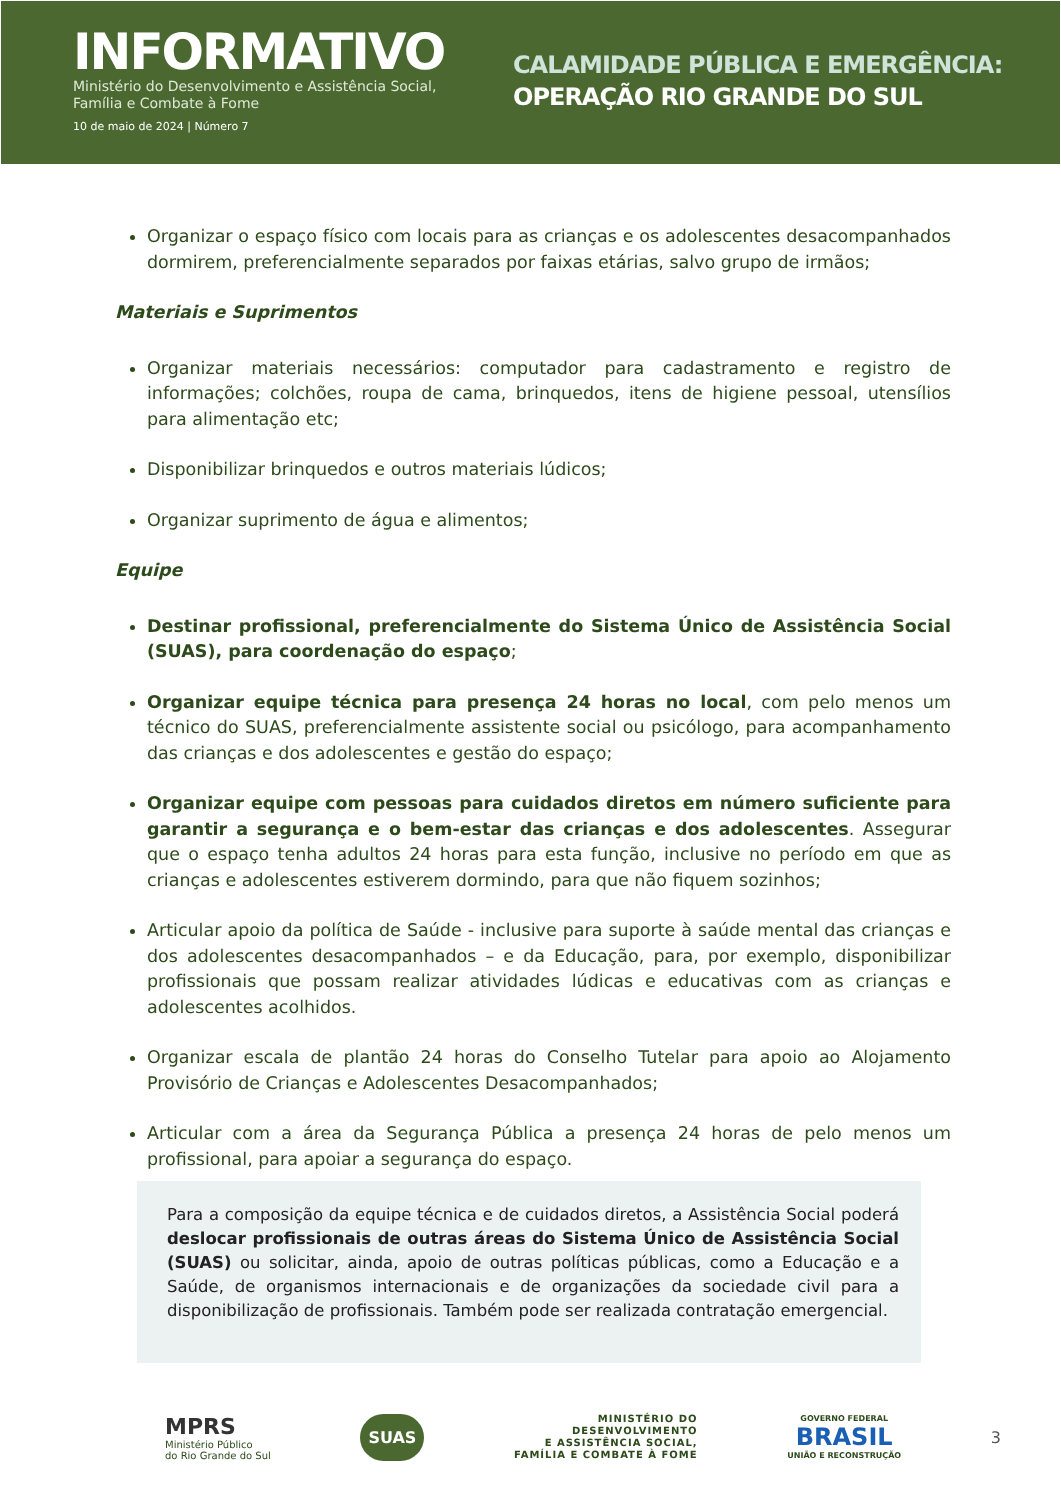INFORMATIVO
Ministério do Desenvolvimento e Assistência Social,
Família e Combate à Fome
10 de maio de 2024 | Número 7
CALAMIDADE PÚBLICA E EMERGÊNCIA:
OPERAÇÃO RIO GRANDE DO SUL
Organizar o espaço físico com locais para as crianças e os adolescentes desacompanhados dormirem, preferencialmente separados por faixas etárias, salvo grupo de irmãos;
Materiais e Suprimentos
Organizar materiais necessários: computador para cadastramento e registro de informações; colchões, roupa de cama, brinquedos, itens de higiene pessoal, utensílios para alimentação etc;
Disponibilizar brinquedos e outros materiais lúdicos;
Organizar suprimento de água e alimentos;
Equipe
Destinar profissional, preferencialmente do Sistema Único de Assistência Social (SUAS), para coordenação do espaço;
Organizar equipe técnica para presença 24 horas no local, com pelo menos um técnico do SUAS, preferencialmente assistente social ou psicólogo, para acompanhamento das crianças e dos adolescentes e gestão do espaço;
Organizar equipe com pessoas para cuidados diretos em número suficiente para garantir a segurança e o bem-estar das crianças e dos adolescentes. Assegurar que o espaço tenha adultos 24 horas para esta função, inclusive no período em que as crianças e adolescentes estiverem dormindo, para que não fiquem sozinhos;
Articular apoio da política de Saúde - inclusive para suporte à saúde mental das crianças e dos adolescentes desacompanhados – e da Educação, para, por exemplo, disponibilizar profissionais que possam realizar atividades lúdicas e educativas com as crianças e adolescentes acolhidos.
Organizar escala de plantão 24 horas do Conselho Tutelar para apoio ao Alojamento Provisório de Crianças e Adolescentes Desacompanhados;
Articular com a área da Segurança Pública a presença 24 horas de pelo menos um profissional, para apoiar a segurança do espaço.
Para a composição da equipe técnica e de cuidados diretos, a Assistência Social poderá deslocar profissionais de outras áreas do Sistema Único de Assistência Social (SUAS) ou solicitar, ainda, apoio de outras políticas públicas, como a Educação e a Saúde, de organismos internacionais e de organizações da sociedade civil para a disponibilização de profissionais. Também pode ser realizada contratação emergencial.
MPRS
Ministério Público
do Rio Grande do Sul
SUAS
MINISTÉRIO DO
DESENVOLVIMENTO
E ASSISTÊNCIA SOCIAL,
FAMÍLIA E COMBATE À FOME
GOVERNO FEDERAL
BRASIL
UNIÃO E RECONSTRUÇÃO
3